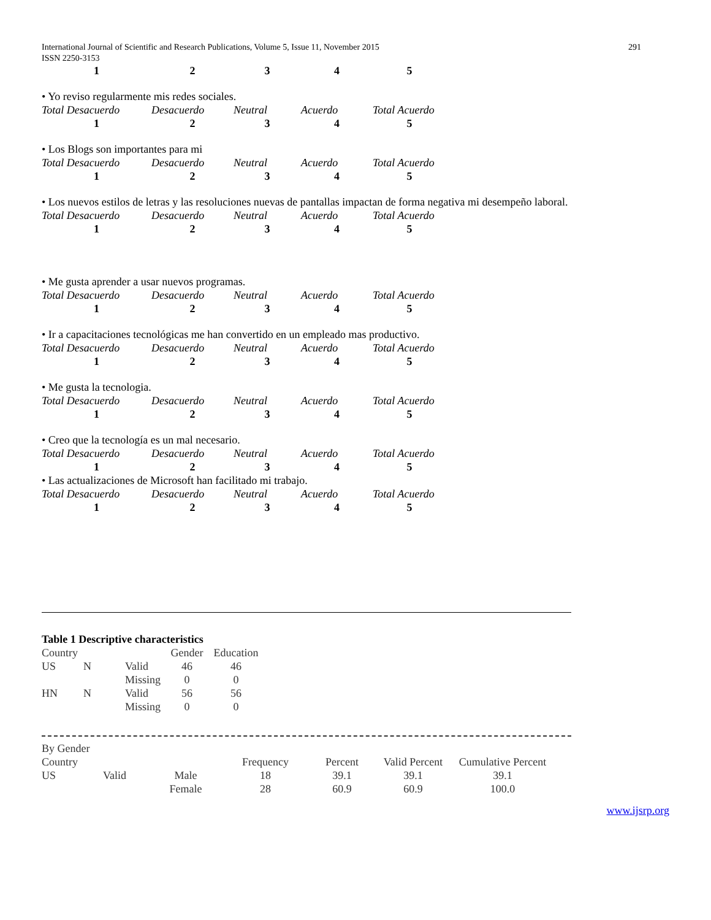International Journal of Scientific and Research Publications, Volume 5, Issue 11, November 2015
ISSN 2250-3153
291
| 1 | 2 | 3 | 4 | 5 |
• Yo reviso regularmente mis redes sociales.
| Total Desacuerdo | Desacuerdo | Neutral | Acuerdo | Total Acuerdo |
| 1 | 2 | 3 | 4 | 5 |
• Los Blogs son importantes para mi
| Total Desacuerdo | Desacuerdo | Neutral | Acuerdo | Total Acuerdo |
| 1 | 2 | 3 | 4 | 5 |
• Los nuevos estilos de letras y las resoluciones nuevas de pantallas impactan de forma negativa mi desempeño laboral.
| Total Desacuerdo | Desacuerdo | Neutral | Acuerdo | Total Acuerdo |
| 1 | 2 | 3 | 4 | 5 |
• Me gusta aprender a usar nuevos programas.
| Total Desacuerdo | Desacuerdo | Neutral | Acuerdo | Total Acuerdo |
| 1 | 2 | 3 | 4 | 5 |
• Ir a capacitaciones tecnológicas me han convertido en un empleado mas productivo.
| Total Desacuerdo | Desacuerdo | Neutral | Acuerdo | Total Acuerdo |
| 1 | 2 | 3 | 4 | 5 |
• Me gusta la tecnologia.
| Total Desacuerdo | Desacuerdo | Neutral | Acuerdo | Total Acuerdo |
| 1 | 2 | 3 | 4 | 5 |
• Creo que la tecnología es un mal necesario.
| Total Desacuerdo | Desacuerdo | Neutral | Acuerdo | Total Acuerdo |
| 1 | 2 | 3 | 4 | 5 |
• Las actualizaciones de Microsoft han facilitado mi trabajo.
| Total Desacuerdo | Desacuerdo | Neutral | Acuerdo | Total Acuerdo |
| 1 | 2 | 3 | 4 | 5 |
Table 1 Descriptive characteristics
| Country | | | Gender | Education |
| US | N | Valid | 46 | 46 |
| | | Missing | 0 | 0 |
| HN | N | Valid | 56 | 56 |
| | | Missing | 0 | 0 |
| By Gender | | | | | | |
| Country | | | Frequency | Percent | Valid Percent | Cumulative Percent |
| US | Valid | Male | 18 | 39.1 | 39.1 | 39.1 |
| | | Female | 28 | 60.9 | 60.9 | 100.0 |
www.ijsrp.org